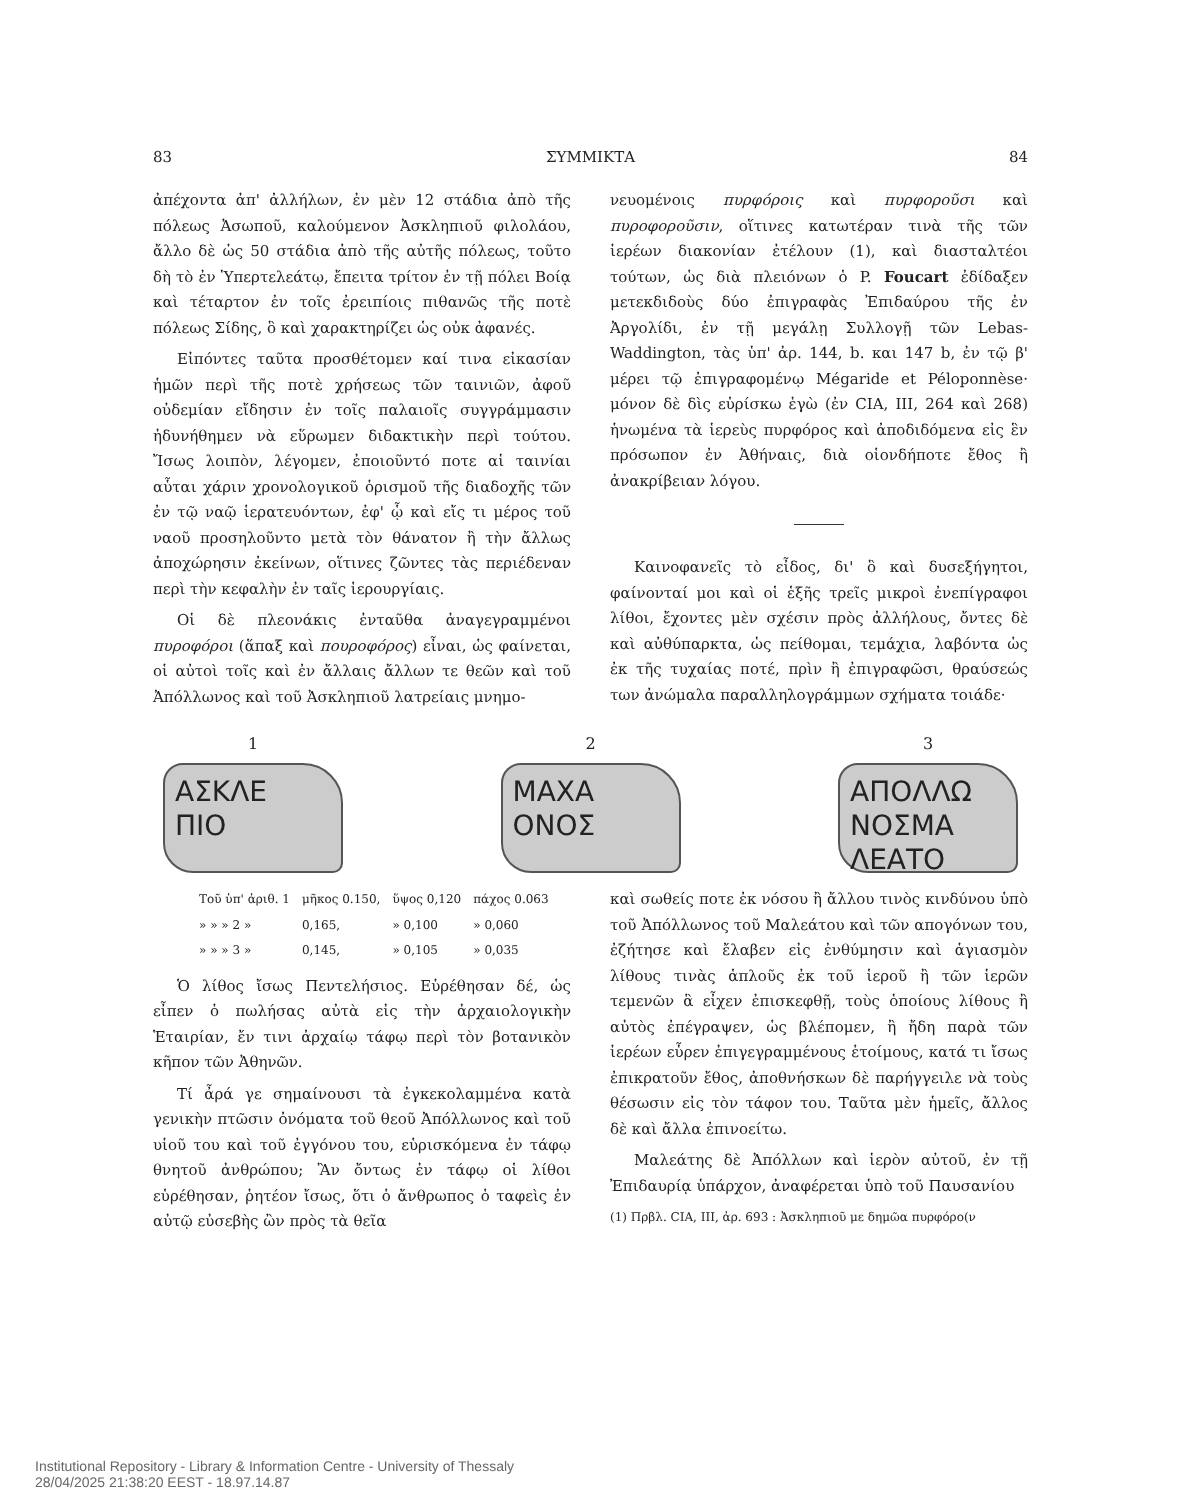83 ΣΥΜΜΙΚΤΑ 84
ἀπέχοντα ἀπ' ἀλλήλων, ἐν μὲν 12 στάδια ἀπὸ τῆς πόλεως Ἀσωποῦ, καλούμενον Ἀσκληπιοῦ φιλολάου, ἄλλο δὲ ὡς 50 στάδια ἀπὸ τῆς αὐτῆς πόλεως, τοῦτο δὴ τὸ ἐν Ὑπερτελεάτῳ, ἔπειτα τρίτον ἐν τῇ πόλει Βοίᾳ καὶ τέταρτον ἐν τοῖς ἐρειπίοις πιθανῶς τῆς ποτὲ πόλεως Σίδης, ὃ καὶ χαρακτηρίζει ὡς οὐκ ἀφανές.
Εἰπόντες ταῦτα προσθέτομεν καί τινα εἰκασίαν ἡμῶν περὶ τῆς ποτὲ χρήσεως τῶν ταινιῶν, ἀφοῦ οὐδεμίαν εἴδησιν ἐν τοῖς παλαιοῖς συγγράμμασιν ἠδυνήθημεν νὰ εὕρωμεν διδακτικὴν περὶ τούτου. Ἴσως λοιπὸν, λέγομεν, ἐποιοῦντό ποτε αἱ ταινίαι αὗται χάριν χρονολογικοῦ ὁρισμοῦ τῆς διαδοχῆς τῶν ἐν τῷ ναῷ ἱερατευόντων, ἐφ' ᾧ καὶ εἴς τι μέρος τοῦ ναοῦ προσηλοῦντο μετὰ τὸν θάνατον ἢ τὴν ἄλλως ἀποχώρησιν ἐκείνων, οἵτινες ζῶντες τὰς περιέδεναν περὶ τὴν κεφαλὴν ἐν ταῖς ἱερουργίαις.
Οἱ δὲ πλεονάκις ἐνταῦθα ἀναγεγραμμένοι πυροφόροι (ἅπαξ καὶ πουροφόρος) εἶναι, ὡς φαίνεται, οἱ αὐτοὶ τοῖς καὶ ἐν ἄλλαις ἄλλων τε θεῶν καὶ τοῦ Ἀπόλλωνος καὶ τοῦ Ἀσκληπιοῦ λατρείαις μνημο-
νευομένοις πυρφόροις καὶ πυρφοροῦσι καὶ πυροφοροῦσιν, οἵτινες κατωτέραν τινὰ τῆς τῶν ἱερέων διακονίαν ἐτέλουν (1), καὶ διασταλτέοι τούτων, ὡς διὰ πλειόνων ὁ P. Foucart ἐδίδαξεν μετεκδιδοὺς δύο ἐπιγραφὰς Ἐπιδαύρου τῆς ἐν Ἀργολίδι, ἐν τῇ μεγάλῃ Συλλογῇ τῶν Lebas-Waddington, τὰς ὑπ' ἀρ. 144, b. και 147 b, ἐν τῷ β' μέρει τῷ ἐπιγραφομένῳ Mégaride et Péloponnèse· μόνον δὲ δὶς εὑρίσκω ἐγὼ (ἐν CIA, III, 264 καὶ 268) ἡνωμένα τὰ ἱερεὺς πυρφόρος καὶ ἀποδιδόμενα εἰς ἓν πρόσωπον ἐν Ἀθήναις, διὰ οἱονδήποτε ἔθος ἢ ἀνακρίβειαν λόγου.
Καινοφανεῖς τὸ εἶδος, δι' ὃ καὶ δυσεξήγητοι, φαίνονταί μοι καὶ οἱ ἑξῆς τρεῖς μικροὶ ἐνεπίγραφοι λίθοι, ἔχοντες μὲν σχέσιν πρὸς ἀλλήλους, ὄντες δὲ καὶ αὐθύπαρκτα, ὡς πείθομαι, τεμάχια, λαβόντα ὡς ἐκ τῆς τυχαίας ποτέ, πρὶν ἢ ἐπιγραφῶσι, θραύσεώς των ἀνώμαλα παραλληλογράμμων σχήματα τοιάδε·
1
ΑΣΚΛΕ
ΠΙΟ
2
ΜΑΧΑ
ΟΝΟΣ
3
ΑΠΟΛΛΩ
ΝΟΣΜΑ
ΛΕΑΤΟ
| Τοῦ ὑπ' ἀριθ. 1 | μῆκος 0.150, | ὕψος 0,120 | πάχος 0.063 |
| » » » 2 » | 0,165, | » 0,100 | » 0,060 |
| » » » 3 » | 0,145, | » 0,105 | » 0,035 |
Ὁ λίθος ἴσως Πεντελήσιος. Εὑρέθησαν δέ, ὡς εἶπεν ὁ πωλήσας αὐτὰ εἰς τὴν ἀρχαιολογικὴν Ἑταιρίαν, ἔν τινι ἀρχαίῳ τάφῳ περὶ τὸν βοτανικὸν κῆπον τῶν Ἀθηνῶν.
Τί ἆρά γε σημαίνουσι τὰ ἐγκεκολαμμένα κατὰ γενικὴν πτῶσιν ὀνόματα τοῦ θεοῦ Ἀπόλλωνος καὶ τοῦ υἱοῦ του καὶ τοῦ ἐγγόνου του, εὑρισκόμενα ἐν τάφῳ θνητοῦ ἀνθρώπου; Ἂν ὄντως ἐν τάφῳ οἱ λίθοι εὑρέθησαν, ῥητέον ἴσως, ὅτι ὁ ἄνθρωπος ὁ ταφεὶς ἐν αὐτῷ εὐσεβὴς ὢν πρὸς τὰ θεῖα
καὶ σωθείς ποτε ἐκ νόσου ἢ ἄλλου τινὸς κινδύνου ὑπὸ τοῦ Ἀπόλλωνος τοῦ Μαλεάτου καὶ τῶν απογόνων του, ἐζήτησε καὶ ἔλαβεν εἰς ἐνθύμησιν καὶ ἁγιασμὸν λίθους τινὰς ἁπλοῦς ἐκ τοῦ ἱεροῦ ἢ τῶν ἱερῶν τεμενῶν ἃ εἶχεν ἐπισκεφθῇ, τοὺς ὁποίους λίθους ἢ αὐτὸς ἐπέγραψεν, ὡς βλέπομεν, ἢ ἤδη παρὰ τῶν ἱερέων εὗρεν ἐπιγεγραμμένους ἑτοίμους, κατά τι ἴσως ἐπικρατοῦν ἔθος, ἀποθνήσκων δὲ παρήγγειλε νὰ τοὺς θέσωσιν εἰς τὸν τάφον του. Ταῦτα μὲν ἡμεῖς, ἄλλος δὲ καὶ ἄλλα ἐπινοείτω.
Μαλεάτης δὲ Ἀπόλλων καὶ ἱερὸν αὐτοῦ, ἐν τῇ Ἐπιδαυρίᾳ ὑπάρχον, ἀναφέρεται ὑπὸ τοῦ Παυσανίου
(1) Πρβλ. CIA, III, ἀρ. 693 : Ἀσκληπιοῦ με δημῶα πυρφόρο(ν
Institutional Repository - Library & Information Centre - University of Thessaly
28/04/2025 21:38:20 EEST - 18.97.14.87